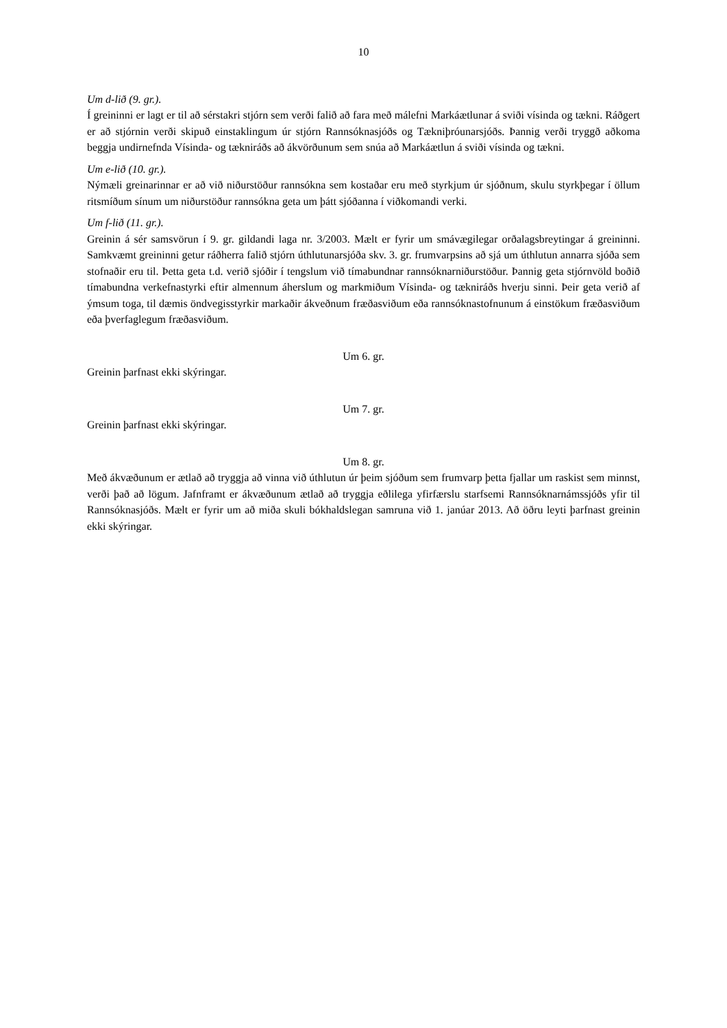10
Um d-lið (9. gr.).
Í greininni er lagt er til að sérstakri stjórn sem verði falið að fara með málefni Markáætlunar á sviði vísinda og tækni. Ráðgert er að stjórnin verði skipuð einstaklingum úr stjórn Rannsóknasjóðs og Tækniþróunarsjóðs. Þannig verði tryggð aðkoma beggja undirnefnda Vísinda- og tækniráðs að ákvörðunum sem snúa að Markáætlun á sviði vísinda og tækni.
Um e-lið (10. gr.).
Nýmæli greinarinnar er að við niðurstöður rannsókna sem kostaðar eru með styrkjum úr sjóðnum, skulu styrkþegar í öllum ritsmíðum sínum um niðurstöður rannsókna geta um þátt sjóðanna í viðkomandi verki.
Um f-lið (11. gr.).
Greinin á sér samsvörun í 9. gr. gildandi laga nr. 3/2003. Mælt er fyrir um smávægilegar orðalagsbreytingar á greininni. Samkvæmt greininni getur ráðherra falið stjórn úthlutunarsjóða skv. 3. gr. frumvarpsins að sjá um úthlutun annarra sjóða sem stofnaðir eru til. Þetta geta t.d. verið sjóðir í tengslum við tímabundnar rannsóknarniðurstöður. Þannig geta stjórnvöld boðið tímabundna verkefnastyrki eftir almennum áherslum og markmiðum Vísinda- og tækniráðs hverju sinni. Þeir geta verið af ýmsum toga, til dæmis öndvegisstyrkir markaðir ákveðnum fræðasviðum eða rannsóknastofnunum á einstökum fræðasviðum eða þverfaglegum fræðasviðum.
Um 6. gr.
Greinin þarfnast ekki skýringar.
Um 7. gr.
Greinin þarfnast ekki skýringar.
Um 8. gr.
Með ákvæðunum er ætlað að tryggja að vinna við úthlutun úr þeim sjóðum sem frumvarp þetta fjallar um raskist sem minnst, verði það að lögum. Jafnframt er ákvæðunum ætlað að tryggja eðlilega yfirfærslu starfsemi Rannsóknarnámssjóðs yfir til Rannsóknasjóðs. Mælt er fyrir um að miða skuli bókhaldslegan samruna við 1. janúar 2013. Að öðru leyti þarfnast greinin ekki skýringar.